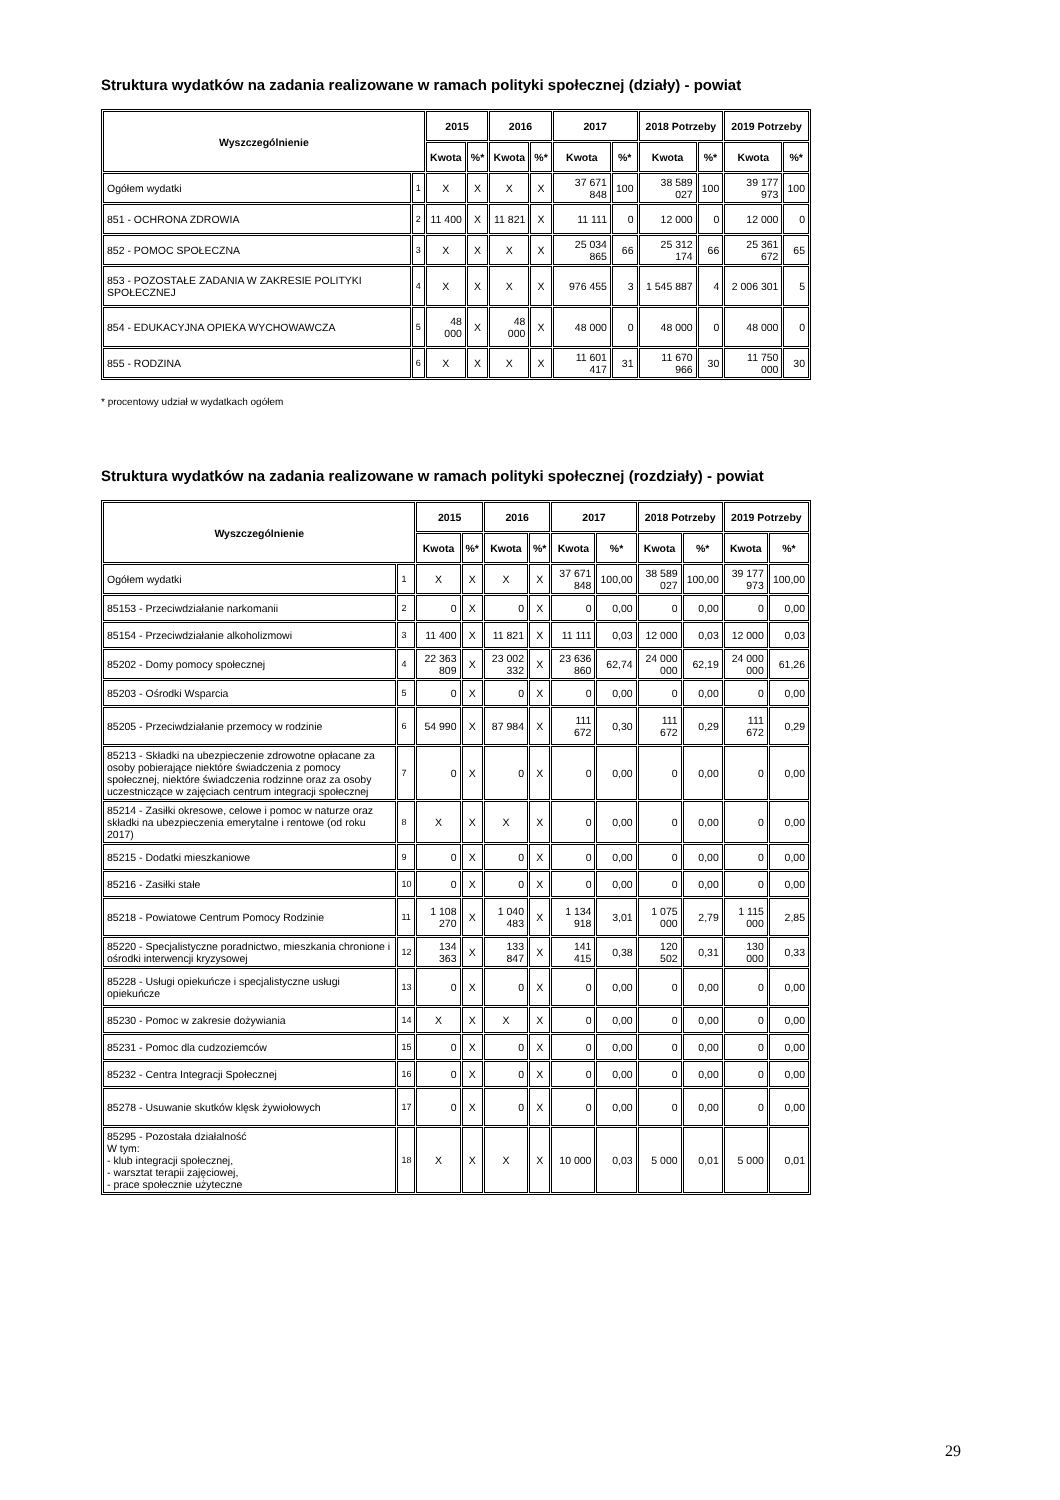Struktura wydatków na zadania realizowane w ramach polityki społecznej (działy) - powiat
| Wyszczególnienie | | 2015 | | 2016 | | 2017 | | 2018 Potrzeby | | 2019 Potrzeby | |
| --- | --- | --- | --- | --- | --- | --- | --- | --- | --- | --- | --- |
| | | Kwota | %* | Kwota | %* | Kwota | %* | Kwota | %* | Kwota | %* |
| Ogółem wydatki | 1 | X | X | X | X | 37 671 848 | 100 | 38 589 027 | 100 | 39 177 973 | 100 |
| 851 - OCHRONA ZDROWIA | 2 | 11 400 | X | 11 821 | X | 11 111 | 0 | 12 000 | 0 | 12 000 | 0 |
| 852 - POMOC SPOŁECZNA | 3 | X | X | X | X | 25 034 865 | 66 | 25 312 174 | 66 | 25 361 672 | 65 |
| 853 - POZOSTAŁE ZADANIA W ZAKRESIE POLITYKI SPOŁECZNEJ | 4 | X | X | X | X | 976 455 | 3 | 1 545 887 | 4 | 2 006 301 | 5 |
| 854 - EDUKACYJNA OPIEKA WYCHOWAWCZA | 5 | 48 000 | X | 48 000 | X | 48 000 | 0 | 48 000 | 0 | 48 000 | 0 |
| 855 - RODZINA | 6 | X | X | X | X | 11 601 417 | 31 | 11 670 966 | 30 | 11 750 000 | 30 |
* procentowy udział w wydatkach ogółem
Struktura wydatków na zadania realizowane w ramach polityki społecznej (rozdziały) - powiat
| Wyszczególnienie | | 2015 | | 2016 | | 2017 | | 2018 Potrzeby | | 2019 Potrzeby | |
| --- | --- | --- | --- | --- | --- | --- | --- | --- | --- | --- | --- |
| | | Kwota | %* | Kwota | %* | Kwota | %* | Kwota | %* | Kwota | %* |
| Ogółem wydatki | 1 | X | X | X | X | 37 671 848 | 100,00 | 38 589 027 | 100,00 | 39 177 973 | 100,00 |
| 85153 - Przeciwdziałanie narkomanii | 2 | 0 | X | 0 | X | 0 | 0,00 | 0 | 0,00 | 0 | 0,00 |
| 85154 - Przeciwdziałanie alkoholizmowi | 3 | 11 400 | X | 11 821 | X | 11 111 | 0,03 | 12 000 | 0,03 | 12 000 | 0,03 |
| 85202 - Domy pomocy społecznej | 4 | 22 363 809 | X | 23 002 332 | X | 23 636 860 | 62,74 | 24 000 000 | 62,19 | 24 000 000 | 61,26 |
| 85203 - Ośrodki Wsparcia | 5 | 0 | X | 0 | X | 0 | 0,00 | 0 | 0,00 | 0 | 0,00 |
| 85205 - Przeciwdziałanie przemocy w rodzinie | 6 | 54 990 | X | 87 984 | X | 111 672 | 0,30 | 111 672 | 0,29 | 111 672 | 0,29 |
| 85213 - Składki na ubezpieczenie zdrowotne opłacane za osoby pobierające niektóre świadczenia z pomocy społecznej, niektóre świadczenia rodzinne oraz za osoby uczestniczące w zajęciach centrum integracji społecznej | 7 | 0 | X | 0 | X | 0 | 0,00 | 0 | 0,00 | 0 | 0,00 |
| 85214 - Zasiłki okresowe, celowe i pomoc w naturze oraz składki na ubezpieczenia emerytalne i rentowe (od roku 2017) | 8 | X | X | X | X | 0 | 0,00 | 0 | 0,00 | 0 | 0,00 |
| 85215 - Dodatki mieszkaniowe | 9 | 0 | X | 0 | X | 0 | 0,00 | 0 | 0,00 | 0 | 0,00 |
| 85216 - Zasiłki stałe | 10 | 0 | X | 0 | X | 0 | 0,00 | 0 | 0,00 | 0 | 0,00 |
| 85218 - Powiatowe Centrum Pomocy Rodzinie | 11 | 1 108 270 | X | 1 040 483 | X | 1 134 918 | 3,01 | 1 075 000 | 2,79 | 1 115 000 | 2,85 |
| 85220 - Specjalistyczne poradnictwo, mieszkania chronione i ośrodki interwencji kryzysowej | 12 | 134 363 | X | 133 847 | X | 141 415 | 0,38 | 120 502 | 0,31 | 130 000 | 0,33 |
| 85228 - Usługi opiekuńcze i specjalistyczne usługi opiekuńcze | 13 | 0 | X | 0 | X | 0 | 0,00 | 0 | 0,00 | 0 | 0,00 |
| 85230 - Pomoc w zakresie dożywiania | 14 | X | X | X | X | 0 | 0,00 | 0 | 0,00 | 0 | 0,00 |
| 85231 - Pomoc dla cudzoziemców | 15 | 0 | X | 0 | X | 0 | 0,00 | 0 | 0,00 | 0 | 0,00 |
| 85232 - Centra Integracji Społecznej | 16 | 0 | X | 0 | X | 0 | 0,00 | 0 | 0,00 | 0 | 0,00 |
| 85278 - Usuwanie skutków klęsk żywiołowych | 17 | 0 | X | 0 | X | 0 | 0,00 | 0 | 0,00 | 0 | 0,00 |
| 85295 - Pozostała działalność W tym: - klub integracji społecznej, - warsztat terapii zajęciowej, - prace społecznie użyteczne | 18 | X | X | X | X | 10 000 | 0,03 | 5 000 | 0,01 | 5 000 | 0,01 |
29